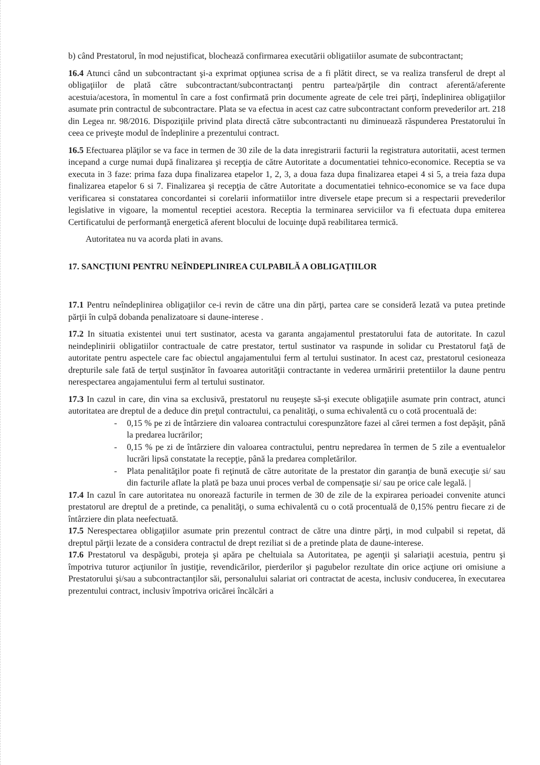b) când Prestatorul, în mod nejustificat, blochează confirmarea executării obligatiilor asumate de subcontractant;
16.4 Atunci când un subcontractant şi-a exprimat opţiunea scrisa de a fi plătit direct, se va realiza transferul de drept al obligaţiilor de plată către subcontractant/subcontractanţi pentru partea/părţile din contract aferentă/aferente acestuia/acestora, în momentul în care a fost confirmată prin documente agreate de cele trei părţi, îndeplinirea obligaţiilor asumate prin contractul de subcontractare. Plata se va efectua in acest caz catre subcontractant conform prevederilor art. 218 din Legea nr. 98/2016. Dispoziţiile privind plata directă către subcontractanti nu diminuează răspunderea Prestatorului în ceea ce priveşte modul de îndeplinire a prezentului contract.
16.5 Efectuarea plăţilor se va face in termen de 30 zile de la data inregistrarii facturii la registratura autoritatii, acest termen incepand a curge numai după finalizarea şi recepţia de către Autoritate a documentatiei tehnico-economice. Receptia se va executa in 3 faze: prima faza dupa finalizarea etapelor 1, 2, 3, a doua faza dupa finalizarea etapei 4 si 5, a treia faza dupa finalizarea etapelor 6 si 7. Finalizarea şi recepţia de către Autoritate a documentatiei tehnico-economice se va face dupa verificarea si constatarea concordantei si corelarii informatiilor intre diversele etape precum si a respectarii prevederilor legislative in vigoare, la momentul receptiei acestora. Receptia la terminarea serviciilor va fi efectuata dupa emiterea Certificatului de performanţă energetică aferent blocului de locuinţe după reabilitarea termică.
Autoritatea nu va acorda plati in avans.
17. SANCŢIUNI PENTRU NEÎNDEPLINIREA CULPABILĂ A OBLIGAŢIILOR
17.1 Pentru neîndeplinirea obligaţiilor ce-i revin de către una din părţi, partea care se consideră lezată va putea pretinde părţii în culpă dobanda penalizatoare si daune-interese .
17.2 In situatia existentei unui tert sustinator, acesta va garanta angajamentul prestatorului fata de autoritate. In cazul neindeplinirii obligatiilor contractuale de catre prestator, tertul sustinator va raspunde in solidar cu Prestatorul faţă de autoritate pentru aspectele care fac obiectul angajamentului ferm al tertului sustinator. In acest caz, prestatorul cesioneaza drepturile sale fată de terţul susţinător în favoarea autorităţii contractante in vederea urmăririi pretentiilor la daune pentru nerespectarea angajamentului ferm al tertului sustinator.
17.3 In cazul in care, din vina sa exclusivă, prestatorul nu reuşeşte să-şi execute obligaţiile asumate prin contract, atunci autoritatea are dreptul de a deduce din preţul contractului, ca penalităţi, o suma echivalentă cu o cotă procentuală de:
- 0,15 % pe zi de întârziere din valoarea contractului corespunzătore fazei al cărei termen a fost depăşit, până la predarea lucrărilor;
- 0,15 % pe zi de întârziere din valoarea contractului, pentru nepredarea în termen de 5 zile a eventualelor lucrări lipsă constatate la recepţie, până la predarea completărilor.
- Plata penalităţilor poate fi reţinută de către autoritate de la prestator din garanţia de bună execuţie si/ sau din facturile aflate la plată pe baza unui proces verbal de compensaţie si/ sau pe orice cale legală. |
17.4 In cazul în care autoritatea nu onorează facturile in termen de 30 de zile de la expirarea perioadei convenite atunci prestatorul are dreptul de a pretinde, ca penalităţi, o suma echivalentă cu o cotă procentuală de 0,15% pentru fiecare zi de întârziere din plata neefectuată.
17.5 Nerespectarea obligaţiilor asumate prin prezentul contract de către una dintre părţi, in mod culpabil si repetat, dă dreptul părţii lezate de a considera contractul de drept reziliat si de a pretinde plata de daune-interese.
17.6 Prestatorul va despăgubi, proteja şi apăra pe cheltuiala sa Autoritatea, pe agenţii şi salariaţii acestuia, pentru şi împotriva tuturor acţiunilor în justiţie, revendicărilor, pierderilor şi pagubelor rezultate din orice acţiune ori omisiune a Prestatorului şi/sau a subcontractanţilor săi, personalului salariat ori contractat de acesta, inclusiv conducerea, în executarea prezentului contract, inclusiv împotriva oricărei încălcări a